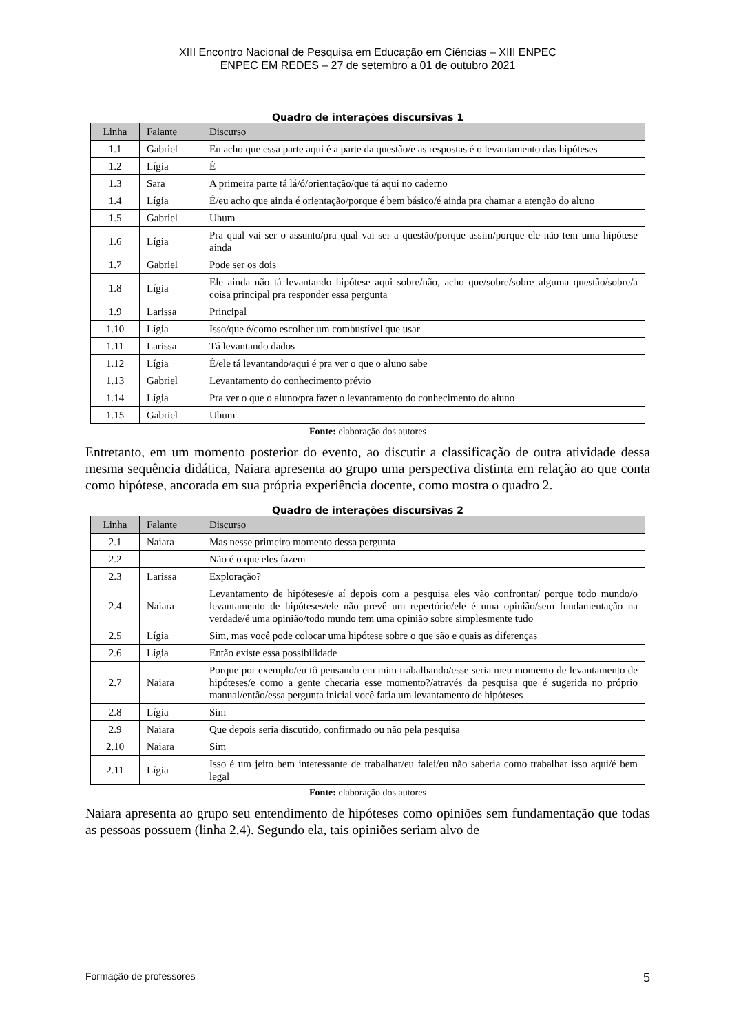XIII Encontro Nacional de Pesquisa em Educação em Ciências – XIII ENPEC
ENPEC EM REDES – 27 de setembro a 01 de outubro 2021
Quadro de interações discursivas 1
| Linha | Falante | Discurso |
| --- | --- | --- |
| 1.1 | Gabriel | Eu acho que essa parte aqui é a parte da questão/e as respostas é o levantamento das hipóteses |
| 1.2 | Lígia | É |
| 1.3 | Sara | A primeira parte tá lá/ó/orientação/que tá aqui no caderno |
| 1.4 | Lígia | É/eu acho que ainda é orientação/porque é bem básico/é ainda pra chamar a atenção do aluno |
| 1.5 | Gabriel | Uhum |
| 1.6 | Lígia | Pra qual vai ser o assunto/pra qual vai ser a questão/porque assim/porque ele não tem uma hipótese ainda |
| 1.7 | Gabriel | Pode ser os dois |
| 1.8 | Lígia | Ele ainda não tá levantando hipótese aqui sobre/não, acho que/sobre/sobre alguma questão/sobre/a coisa principal pra responder essa pergunta |
| 1.9 | Larissa | Principal |
| 1.10 | Lígia | Isso/que é/como escolher um combustível que usar |
| 1.11 | Larissa | Tá levantando dados |
| 1.12 | Lígia | É/ele tá levantando/aqui é pra ver o que o aluno sabe |
| 1.13 | Gabriel | Levantamento do conhecimento prévio |
| 1.14 | Lígia | Pra ver o que o aluno/pra fazer o levantamento do conhecimento do aluno |
| 1.15 | Gabriel | Uhum |
Fonte: elaboração dos autores
Entretanto, em um momento posterior do evento, ao discutir a classificação de outra atividade dessa mesma sequência didática, Naiara apresenta ao grupo uma perspectiva distinta em relação ao que conta como hipótese, ancorada em sua própria experiência docente, como mostra o quadro 2.
Quadro de interações discursivas 2
| Linha | Falante | Discurso |
| --- | --- | --- |
| 2.1 | Naiara | Mas nesse primeiro momento dessa pergunta |
| 2.2 | | Não é o que eles fazem |
| 2.3 | Larissa | Exploração? |
| 2.4 | Naiara | Levantamento de hipóteses/e aí depois com a pesquisa eles vão confrontar/ porque todo mundo/o levantamento de hipóteses/ele não prevê um repertório/ele é uma opinião/sem fundamentação na verdade/é uma opinião/todo mundo tem uma opinião sobre simplesmente tudo |
| 2.5 | Lígia | Sim, mas você pode colocar uma hipótese sobre o que são e quais as diferenças |
| 2.6 | Lígia | Então existe essa possibilidade |
| 2.7 | Naiara | Porque por exemplo/eu tô pensando em mim trabalhando/esse seria meu momento de levantamento de hipóteses/e como a gente checaria esse momento?/através da pesquisa que é sugerida no próprio manual/então/essa pergunta inicial você faria um levantamento de hipóteses |
| 2.8 | Lígia | Sim |
| 2.9 | Naiara | Que depois seria discutido, confirmado ou não pela pesquisa |
| 2.10 | Naiara | Sim |
| 2.11 | Lígia | Isso é um jeito bem interessante de trabalhar/eu falei/eu não saberia como trabalhar isso aqui/é bem legal |
Fonte: elaboração dos autores
Naiara apresenta ao grupo seu entendimento de hipóteses como opiniões sem fundamentação que todas as pessoas possuem (linha 2.4). Segundo ela, tais opiniões seriam alvo de
Formação de professores 5